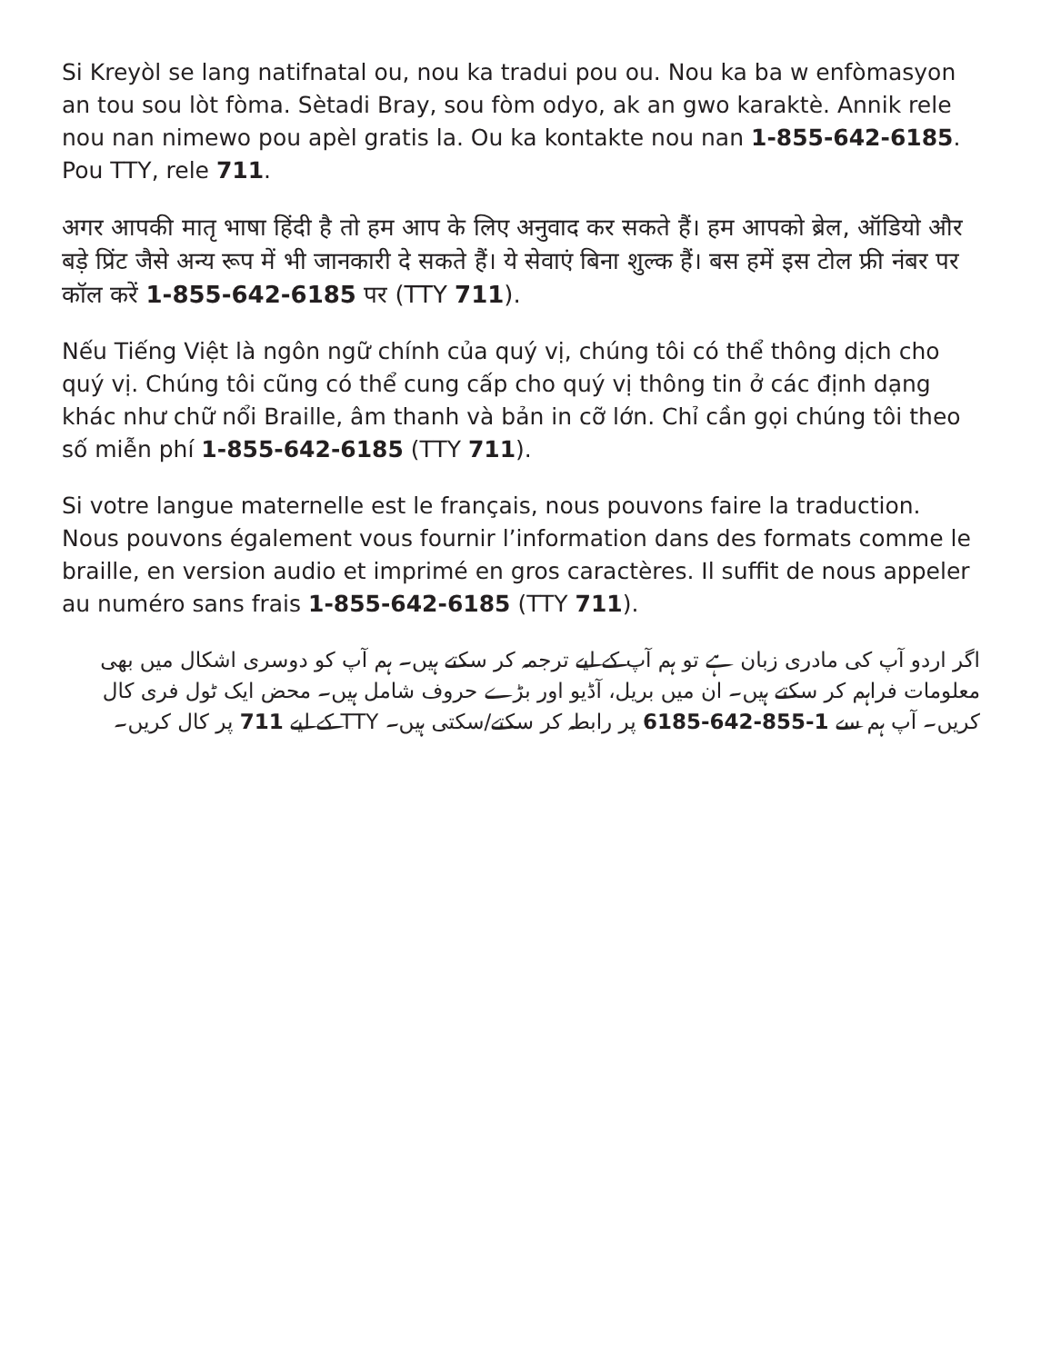Si Kreyòl se lang natifnatal ou, nou ka tradui pou ou. Nou ka ba w enfòmasyon an tou sou lòt fòma. Sètadi Bray, sou fòm odyo, ak an gwo karaktè. Annik rele nou nan nimewo pou apèl gratis la. Ou ka kontakte nou nan 1-855-642-6185. Pou TTY, rele 711.
अगर आपकी मातृ भाषा हिंदी है तो हम आप के लिए अनुवाद कर सकते हैं। हम आपको ब्रेल, ऑडियो और बड़े प्रिंट जैसे अन्य रूप में भी जानकारी दे सकते हैं। ये सेवाएं बिना शुल्क हैं। बस हमें इस टोल फ्री नंबर पर कॉल करें 1-855-642-6185 पर (TTY 711).
Nếu Tiếng Việt là ngôn ngữ chính của quý vị, chúng tôi có thể thông dịch cho quý vị. Chúng tôi cũng có thể cung cấp cho quý vị thông tin ở các định dạng khác như chữ nổi Braille, âm thanh và bản in cỡ lớn. Chỉ cần gọi chúng tôi theo số miễn phí 1-855-642-6185 (TTY 711).
Si votre langue maternelle est le français, nous pouvons faire la traduction. Nous pouvons également vous fournir l’information dans des formats comme le braille, en version audio et imprimé en gros caractères. Il suffit de nous appeler au numéro sans frais 1-855-642-6185 (TTY 711).
اگر اردو آپ کی مادری زبان ہے تو ہم آپ کے لیے ترجمہ کر سکتے ہیں۔ ہم آپ کو دوسری اشکال میں بھی معلومات فراہم کر سکتے ہیں۔ ان میں بریل، آڈیو اور بڑے حروف شامل ہیں۔ محض ایک ٹول فری کال کریں۔ آپ ہم سے 1-855-642-6185 پر رابطہ کر سکتے/سکتی ہیں۔ TTY کے لیے 711 پر کال کریں۔